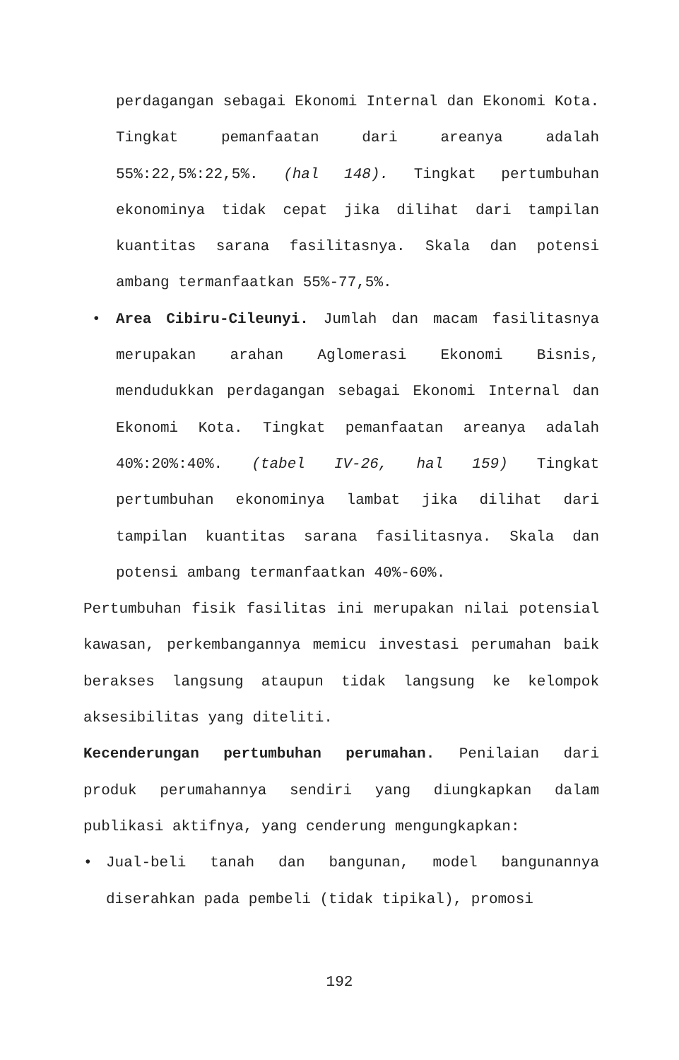perdagangan sebagai Ekonomi Internal dan Ekonomi Kota. Tingkat pemanfaatan dari areanya adalah 55%:22,5%:22,5%. (hal 148). Tingkat pertumbuhan ekonominya tidak cepat jika dilihat dari tampilan kuantitas sarana fasilitasnya. Skala dan potensi ambang termanfaatkan 55%-77,5%.
• Area Cibiru-Cileunyi. Jumlah dan macam fasilitasnya merupakan arahan Aglomerasi Ekonomi Bisnis, mendudukkan perdagangan sebagai Ekonomi Internal dan Ekonomi Kota. Tingkat pemanfaatan areanya adalah 40%:20%:40%. (tabel IV-26, hal 159) Tingkat pertumbuhan ekonominya lambat jika dilihat dari tampilan kuantitas sarana fasilitasnya. Skala dan potensi ambang termanfaatkan 40%-60%.
Pertumbuhan fisik fasilitas ini merupakan nilai potensial kawasan, perkembangannya memicu investasi perumahan baik berakses langsung ataupun tidak langsung ke kelompok aksesibilitas yang diteliti.
Kecenderungan pertumbuhan perumahan. Penilaian dari produk perumahannya sendiri yang diungkapkan dalam publikasi aktifnya, yang cenderung mengungkapkan:
• Jual-beli tanah dan bangunan, model bangunannya diserahkan pada pembeli (tidak tipikal), promosi
192